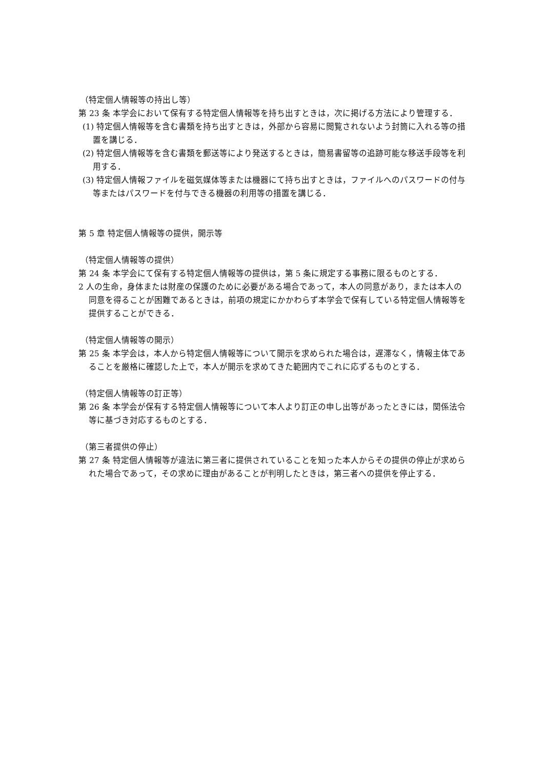（特定個人情報等の持出し等）
第 23 条 本学会において保有する特定個人情報等を持ち出すときは，次に掲げる方法により管理する．
(1) 特定個人情報等を含む書類を持ち出すときは，外部から容易に閲覧されないよう封筒に入れる等の措置を講じる．
(2) 特定個人情報等を含む書類を郵送等により発送するときは，簡易書留等の追跡可能な移送手段等を利用する．
(3) 特定個人情報ファイルを磁気媒体等または機器にて持ち出すときは，ファイルへのパスワードの付与等またはパスワードを付与できる機器の利用等の措置を講じる．
第 5 章 特定個人情報等の提供，開示等
（特定個人情報等の提供）
第 24 条 本学会にて保有する特定個人情報等の提供は，第 5 条に規定する事務に限るものとする．
2 人の生命，身体または財産の保護のために必要がある場合であって，本人の同意があり，または本人の同意を得ることが困難であるときは，前項の規定にかかわらず本学会で保有している特定個人情報等を提供することができる．
（特定個人情報等の開示）
第 25 条 本学会は，本人から特定個人情報等について開示を求められた場合は，遅滞なく，情報主体であることを厳格に確認した上で，本人が開示を求めてきた範囲内でこれに応ずるものとする．
（特定個人情報等の訂正等）
第 26 条 本学会が保有する特定個人情報等について本人より訂正の申し出等があったときには，関係法令等に基づき対応するものとする．
（第三者提供の停止）
第 27 条 特定個人情報等が違法に第三者に提供されていることを知った本人からその提供の停止が求められた場合であって，その求めに理由があることが判明したときは，第三者への提供を停止する．